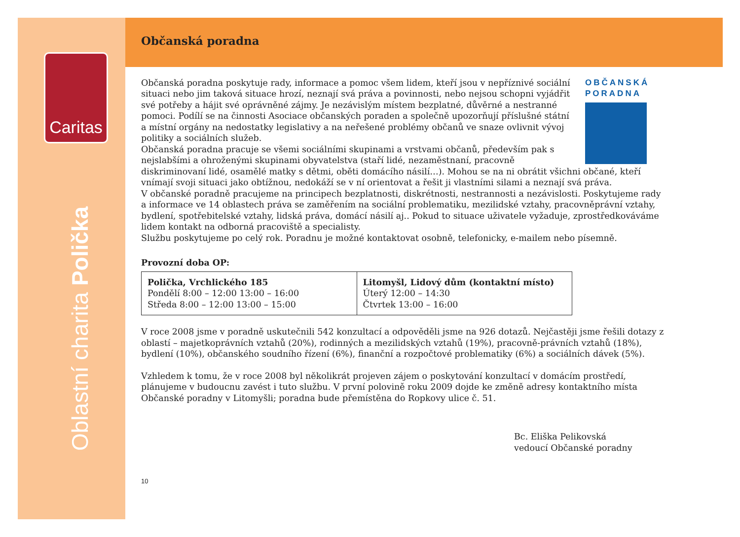Caritas
Oblastní charita Polička
Občanská poradna
OBČANSKÁ PORADNA
Občanská poradna poskytuje rady, informace a pomoc všem lidem, kteří jsou v nepříznivé sociální situaci nebo jim taková situace hrozí, neznají svá práva a povinnosti, nebo nejsou schopni vyjádřit své potřeby a hájit své oprávněné zájmy. Je nezávislým místem bezplatné, důvěrné a nestranné pomoci. Podílí se na činnosti Asociace občanských poraden a společně upozorňují příslušné státní a místní orgány na nedostatky legislativy a na neřešené problémy občanů ve snaze ovlivnit vývoj politiky a sociálních služeb.
Občanská poradna pracuje se všemi sociálními skupinami a vrstvami občanů, především pak s nejslabšími a ohroženými skupinami obyvatelstva (staří lidé, nezaměstnaní, pracovně diskriminovaní lidé, osamělé matky s dětmi, oběti domácího násilí…). Mohou se na ni obrátit všichni občané, kteří vnímají svoji situaci jako obtížnou, nedokáží se v ní orientovat a řešit ji vlastními silami a neznají svá práva.
V občanské poradně pracujeme na principech bezplatnosti, diskrétnosti, nestrannosti a nezávislosti. Poskytujeme rady a informace ve 14 oblastech práva se zaměřením na sociální problematiku, mezilidské vztahy, pracovněprávní vztahy, bydlení, spotřebitelské vztahy, lidská práva, domácí násilí aj.. Pokud to situace uživatele vyžaduje, zprostředkováváme lidem kontakt na odborná pracoviště a specialisty.
Službu poskytujeme po celý rok. Poradnu je možné kontaktovat osobně, telefonicky, e-mailem nebo písemně.
Provozní doba OP:
| Polička, Vrchlického 185 Pondělí 8:00 – 12:00 13:00 – 16:00 Středa 8:00 – 12:00 13:00 – 15:00 | Litomyšl, Lidový dům (kontaktní místo) Úterý 12:00 – 14:30 Čtvrtek 13:00 – 16:00 |
V roce 2008 jsme v poradně uskutečnili 542 konzultací a odpověděli jsme na 926 dotazů. Nejčastěji jsme řešili dotazy z oblastí – majetkoprávních vztahů (20%), rodinných a mezilidských vztahů (19%), pracovně-právních vztahů (18%), bydlení (10%), občanského soudního řízení (6%), finanční a rozpočtové problematiky (6%) a sociálních dávek (5%).
Vzhledem k tomu, že v roce 2008 byl několikrát projeven zájem o poskytování konzultací v domácím prostředí, plánujeme v budoucnu zavést i tuto službu. V první polovině roku 2009 dojde ke změně adresy kontaktního místa Občanské poradny v Litomyšli; poradna bude přemístěna do Ropkovy ulice č. 51.
Bc. Eliška Pelikovská
vedoucí Občanské poradny
10